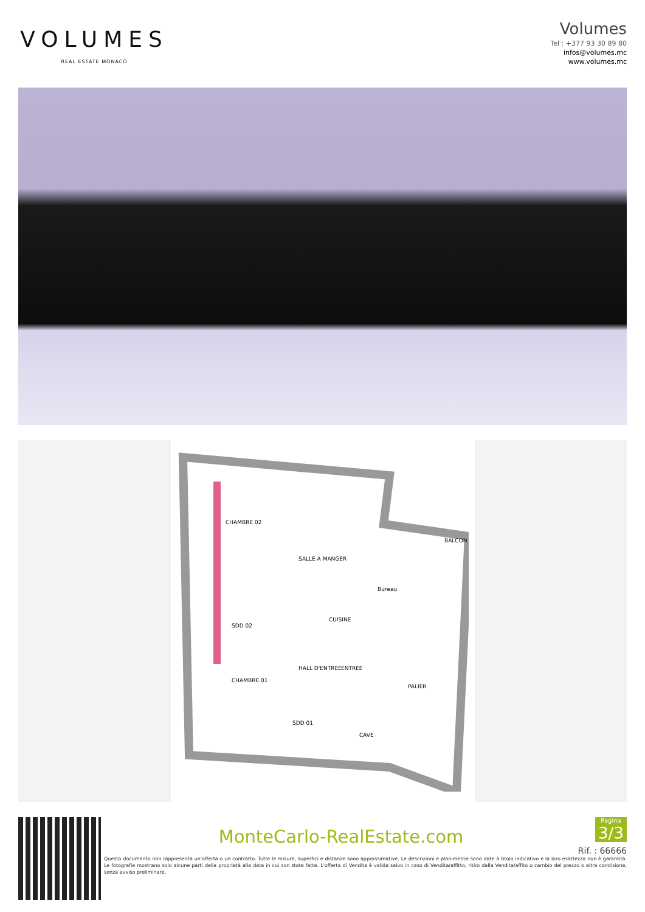VOLUMES
REAL ESTATE MONACO
Volumes
Tel : +377 93 30 89 80
infos@volumes.mc
www.volumes.mc
SALLE A MANGER
CHAMBRE 02
Bureau
CUISINE
CHAMBRE 01
HALL D'ENTREE
PALIER
CAVE
BALCON
SDD 02
SDD 01
ENTREE
MonteCarlo-RealEstate.com
Pagina 3/3
Rif. : 66666
Questo documento non rappresenta un'offerta o un contratto. Tutte le misure, superfici e distanze sono approssimative. Le descrizioni e planimetrie sono date a titolo indicativo e la loro esattezza non è garantita. Le fotografie mostrano solo alcune parti della proprietà alla data in cui son state fatte. L'offerta di Vendita è valida salvo in caso di Vendita/affitto, ritiro dalla Vendita/affito o cambio del prezzo o altra condizione, senza avviso preliminare.